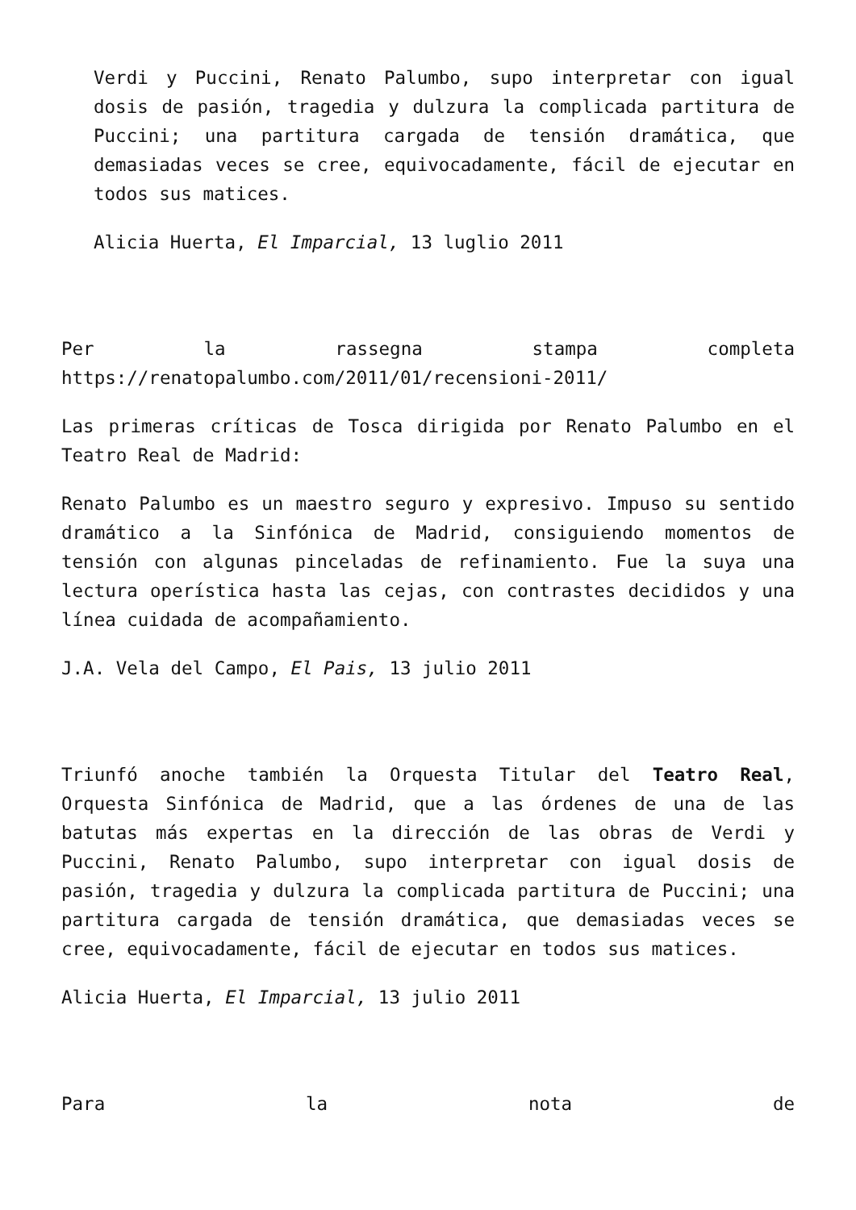Verdi y Puccini, Renato Palumbo, supo interpretar con igual dosis de pasión, tragedia y dulzura la complicada partitura de Puccini; una partitura cargada de tensión dramática, que demasiadas veces se cree, equivocadamente, fácil de ejecutar en todos sus matices.
Alicia Huerta, El Imparcial, 13 luglio 2011
Per la rassegna stampa completa
https://renatopalumbo.com/2011/01/recensioni-2011/
Las primeras críticas de Tosca dirigida por Renato Palumbo en el Teatro Real de Madrid:
Renato Palumbo es un maestro seguro y expresivo. Impuso su sentido dramático a la Sinfónica de Madrid, consiguiendo momentos de tensión con algunas pinceladas de refinamiento. Fue la suya una lectura operística hasta las cejas, con contrastes decididos y una línea cuidada de acompañamiento.
J.A. Vela del Campo, El Pais, 13 julio 2011
Triunfó anoche también la Orquesta Titular del Teatro Real, Orquesta Sinfónica de Madrid, que a las órdenes de una de las batutas más expertas en la dirección de las obras de Verdi y Puccini, Renato Palumbo, supo interpretar con igual dosis de pasión, tragedia y dulzura la complicada partitura de Puccini; una partitura cargada de tensión dramática, que demasiadas veces se cree, equivocadamente, fácil de ejecutar en todos sus matices.
Alicia Huerta, El Imparcial, 13 julio 2011
Para la nota de